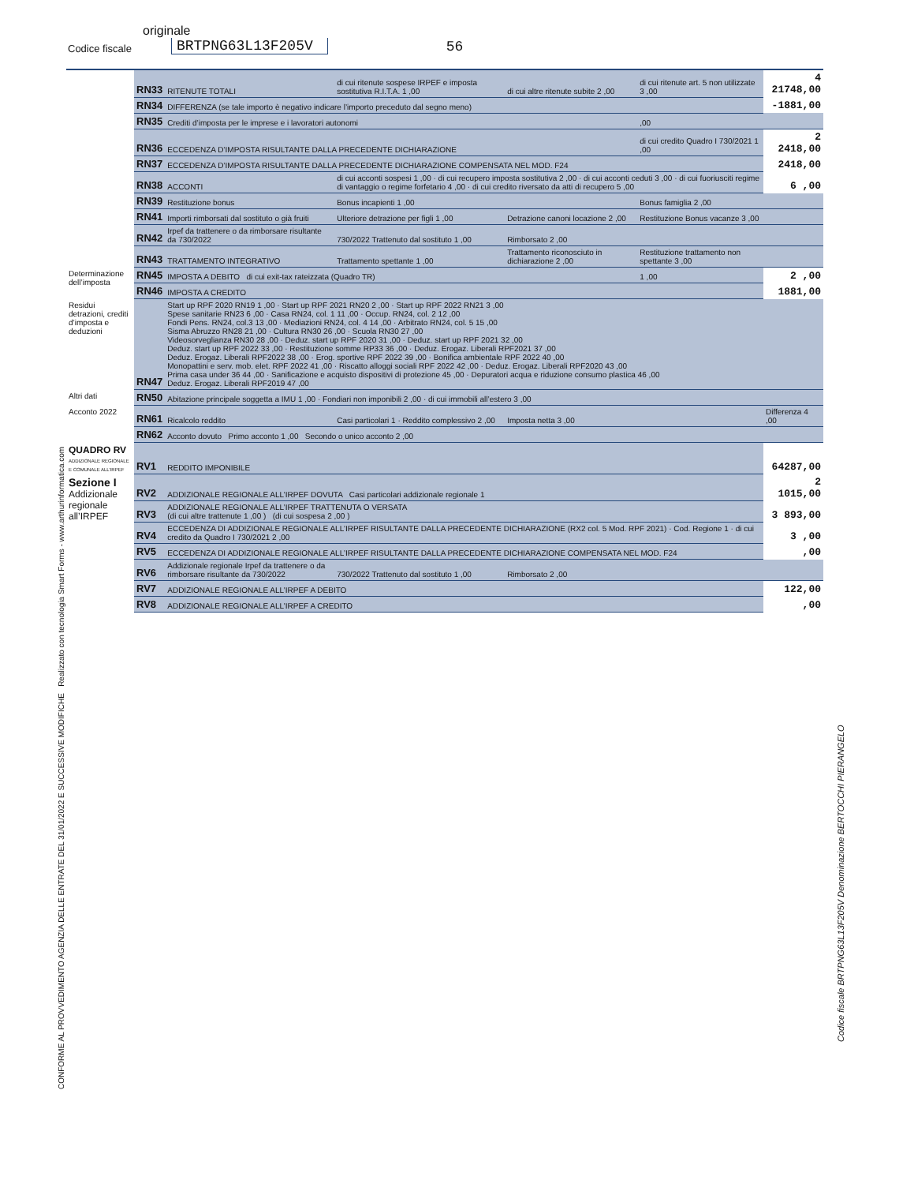originale
Codice fiscale BRTPNG63L13F205V 56
| | RN33 | RITENUTE TOTALI | di cui ritenute sospese IRPEF e imposta sostitutiva R.I.T.A. 1 ,00 | di cui altre ritenute subite 2 ,00 | di cui ritenute art. 5 non utilizzate 3 ,00 | 4 21748,00 |
| | RN34 | DIFFERENZA (se tale importo è negativo indicare l’importo preceduto dal segno meno) | | | | -1881,00 |
| | RN35 | Crediti d’imposta per le imprese e i lavoratori autonomi | | | ,00 | |
| | RN36 | ECCEDENZA D’IMPOSTA RISULTANTE DALLA PRECEDENTE DICHIARAZIONE | | | di cui credito Quadro I 730/2021 1 ,00 | 2 2418,00 |
| | RN37 | ECCEDENZA D’IMPOSTA RISULTANTE DALLA PRECEDENTE DICHIARAZIONE COMPENSATA NEL MOD. F24 | | | | 2418,00 |
| | RN38 | ACCONTI | di cui acconti sospesi 1 ,00 · di cui recupero imposta sostitutiva 2 ,00 · di cui acconti ceduti 3 ,00 · di cui fuoriusciti regime di vantaggio o regime forfetario 4 ,00 · di cui credito riversato da atti di recupero 5 ,00 | | | 6 ,00 |
| | RN39 | Restituzione bonus | Bonus incapienti 1 ,00 | | Bonus famiglia 2 ,00 | |
| | RN41 | Importi rimborsati dal sostituto o già fruiti | Ulteriore detrazione per figli 1 ,00 | Detrazione canoni locazione 2 ,00 | Restituzione Bonus vacanze 3 ,00 | |
| | RN42 | Irpef da trattenere o da rimborsare risultante da 730/2022 | 730/2022 Trattenuto dal sostituto 1 ,00 | Rimborsato 2 ,00 | | |
| | RN43 | TRATTAMENTO INTEGRATIVO | Trattamento spettante 1 ,00 | Trattamento riconosciuto in dichiarazione 2 ,00 | Restituzione trattamento non spettante 3 ,00 | |
| Determinazione dell’imposta | RN45 | IMPOSTA A DEBITO di cui exit-tax rateizzata (Quadro TR) | | | 1 ,00 | 2 ,00 |
| | RN46 | IMPOSTA A CREDITO | | | | 1881,00 |
| Residui detrazioni, crediti d’imposta e deduzioni | RN47 | Start up RPF 2020 RN19 1 ,00 · Start up RPF 2021 RN20 2 ,00 · Start up RPF 2022 RN21 3 ,00 Spese sanitarie RN23 6 ,00 · Casa RN24, col. 1 11 ,00 · Occup. RN24, col. 2 12 ,00 Fondi Pens. RN24, col.3 13 ,00 · Mediazioni RN24, col. 4 14 ,00 · Arbitrato RN24, col. 5 15 ,00 Sisma Abruzzo RN28 21 ,00 · Cultura RN30 26 ,00 · Scuola RN30 27 ,00 Videosorveglianza RN30 28 ,00 · Deduz. start up RPF 2020 31 ,00 · Deduz. start up RPF 2021 32 ,00 Deduz. start up RPF 2022 33 ,00 · Restituzione somme RP33 36 ,00 · Deduz. Erogaz. Liberali RPF2021 37 ,00 Deduz. Erogaz. Liberali RPF2022 38 ,00 · Erog. sportive RPF 2022 39 ,00 · Bonifica ambientale RPF 2022 40 ,00 Monopattini e serv. mob. elet. RPF 2022 41 ,00 · Riscatto alloggi sociali RPF 2022 42 ,00 · Deduz. Erogaz. Liberali RPF2020 43 ,00 Prima casa under 36 44 ,00 · Sanificazione e acquisto dispositivi di protezione 45 ,00 · Depuratori acqua e riduzione consumo plastica 46 ,00 Deduz. Erogaz. Liberali RPF2019 47 ,00 | | | | |
| Altri dati | RN50 | Abitazione principale soggetta a IMU 1 ,00 · Fondiari non imponibili 2 ,00 · di cui immobili all’estero 3 ,00 | | | | |
| Acconto 2022 | RN61 | Ricalcolo reddito | Casi particolari 1 · Reddito complessivo 2 ,00 | Imposta netta 3 ,00 | | Differenza 4 ,00 |
| | RN62 | Acconto dovuto Primo acconto 1 ,00 Secondo o unico acconto 2 ,00 | | | | |
| QUADRO RV ADDIZIONALE REGIONALE E COMUNALE ALL’IRPEF | RV1 | REDDITO IMPONIBILE | | | | 64287,00 |
| Sezione I Addizionale regionale all’IRPEF | RV2 | ADDIZIONALE REGIONALE ALL’IRPEF DOVUTA Casi particolari addizionale regionale 1 | | | | 2 1015,00 |
| | RV3 | ADDIZIONALE REGIONALE ALL’IRPEF TRATTENUTA O VERSATA (di cui altre trattenute 1 ,00 ) (di cui sospesa 2 ,00 ) | | | | 3 893,00 |
| | RV4 | ECCEDENZA DI ADDIZIONALE REGIONALE ALL’IRPEF RISULTANTE DALLA PRECEDENTE DICHIARAZIONE (RX2 col. 5 Mod. RPF 2021) · Cod. Regione 1 · di cui credito da Quadro I 730/2021 2 ,00 | | | | 3 ,00 |
| | RV5 | ECCEDENZA DI ADDIZIONALE REGIONALE ALL’IRPEF RISULTANTE DALLA PRECEDENTE DICHIARAZIONE COMPENSATA NEL MOD. F24 | | | | ,00 |
| | RV6 | Addizionale regionale Irpef da trattenere o da rimborsare risultante da 730/2022 | 730/2022 Trattenuto dal sostituto 1 ,00 | Rimborsato 2 ,00 | | |
| | RV7 | ADDIZIONALE REGIONALE ALL’IRPEF A DEBITO | | | | 122,00 |
| | RV8 | ADDIZIONALE REGIONALE ALL’IRPEF A CREDITO | | | | ,00 |
CONFORME AL PROVVEDIMENTO AGENZIA DELLE ENTRATE DEL 31/01/2022 E SUCCESSIVE MODIFICHE Realizzato con tecnologia Smart Forms - www.arthurinformatica.com
Codice fiscale BRTPNG63L13F205V Denominazione BERTOCCHI PIERANGELO